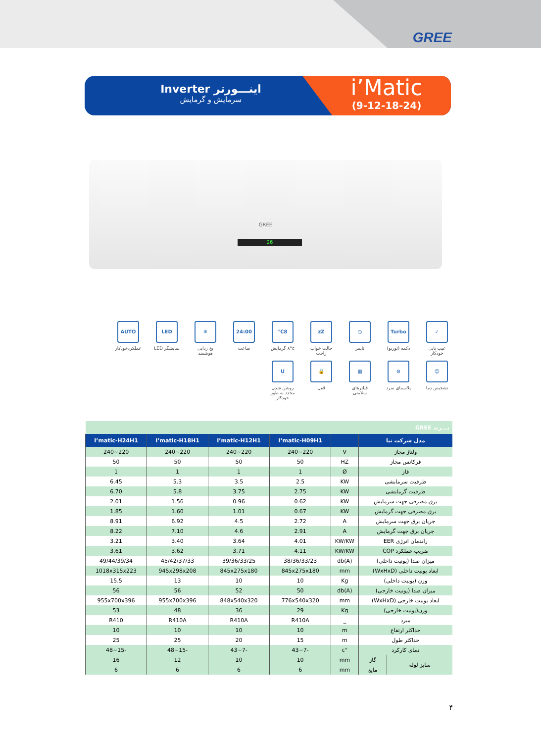GREE
اینـــورتر Inverter
سرمایش و گرمایش
i’Matic
(9-12-18-24)
GREE
26
✓
عیب یابی خودکار
Turbo
دکمه (توربو)
◷
تایمر
zZ
حالت خواب راحت
8℃
۸°c گرمایش
24:00
ساعت
❄
یخ زدایی هوشمند
LED
نمایشگر LED
AUTO
عملکردخودکار
☺
تشخیص دما
⊖
پلاسمای سرد
▦
فیلترهای سلامتی
🔒
قفل
Uروشن شدن مجدد به طور خودکار
| بـــرند GREE | | | | | | |
| مدل شرکت نیا | | | I’matic-H09H1 | I’matic-H12H1 | I’matic-H18H1 | I’matic-H24H1 |
| ولتاژ مجاز | | V | 220~240 | 220~240 | 220~240 | 220~240 |
| فرکانس مجاز | | HZ | 50 | 50 | 50 | 50 |
| فاز | | Ø | 1 | 1 | 1 | 1 |
| ظرفیت سرمایشی | | KW | 2.5 | 3.5 | 5.3 | 6.45 |
| ظرفیت گرمایشی | | KW | 2.75 | 3.75 | 5.8 | 6.70 |
| برق مصرفی جهت سرمایش | | KW | 0.62 | 0.96 | 1.56 | 2.01 |
| برق مصرفی جهت گرمایش | | KW | 0.67 | 1.01 | 1.60 | 1.85 |
| جریان برق جهت سرمایش | | A | 2.72 | 4.5 | 6.92 | 8.91 |
| جریان برق جهت گرمایش | | A | 2.91 | 4.6 | 7.10 | 8.22 |
| راندمان انرژی EER | | KW/KW | 4.01 | 3.64 | 3.40 | 3.21 |
| ضریب عملکرد COP | | KW/KW | 4.11 | 3.71 | 3.62 | 3.61 |
| میزان صدا (یونیت داخلی) | | db(A) | 38/36/33/23 | 39/36/33/25 | 45/42/37/33 | 49/44/39/34 |
| ابعاد یونیت داخلی (WxHxD) | | mm | 845x275x180 | 845x275x180 | 945x298x208 | 1018x315x223 |
| وزن (یونیت داخلی) | | Kg | 10 | 10 | 13 | 15.5 |
| میزان صدا (یونیت خارجی) | | db(A) | 50 | 52 | 56 | 56 |
| ابعاد یونیت خارجی (WxHxD) | | mm | 776x540x320 | 848x540x320 | 955x700x396 | 955x700x396 |
| وزن(یونیت خارجی) | | Kg | 29 | 36 | 48 | 53 |
| مبرد | | _ | R410A | R410A | R410A | R410 |
| حداکثر ارتفاع | | m | 10 | 10 | 10 | 10 |
| حداکثر طول | | m | 15 | 20 | 25 | 25 |
| دمای کارکرد | | °c | -7~43 | -7~43 | -15~48 | -15~48 |
| سایز لوله | گاز | mm | 10 | 10 | 12 | 16 |
| | مایع | mm | 6 | 6 | 6 | 6 |
۴